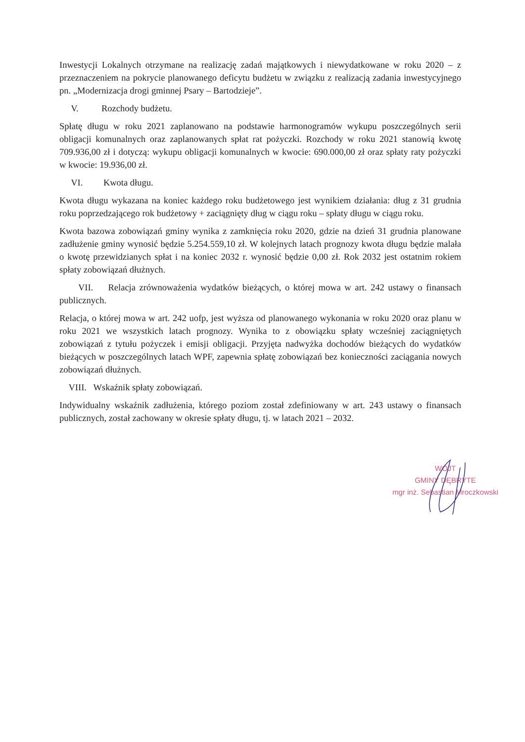Inwestycji Lokalnych otrzymane na realizację zadań majątkowych i niewydatkowane w roku 2020 – z przeznaczeniem na pokrycie planowanego deficytu budżetu w związku z realizacją zadania inwestycyjnego pn. „Modernizacja drogi gminnej Psary – Bartodzieje”.
V. Rozchody budżetu.
Spłatę długu w roku 2021 zaplanowano na podstawie harmonogramów wykupu poszczególnych serii obligacji komunalnych oraz zaplanowanych spłat rat pożyczki. Rozchody w roku 2021 stanowią kwotę 709.936,00 zł i dotyczą: wykupu obligacji komunalnych w kwocie: 690.000,00 zł oraz spłaty raty pożyczki w kwocie: 19.936,00 zł.
VI. Kwota długu.
Kwota długu wykazana na koniec każdego roku budżetowego jest wynikiem działania: dług z 31 grudnia roku poprzedzającego rok budżetowy + zaciągnięty dług w ciągu roku – spłaty długu w ciągu roku.
Kwota bazowa zobowiązań gminy wynika z zamknięcia roku 2020, gdzie na dzień 31 grudnia planowane zadłużenie gminy wynosić będzie 5.254.559,10 zł. W kolejnych latach prognozy kwota długu będzie malała o kwotę przewidzianych spłat i na koniec 2032 r. wynosić będzie 0,00 zł. Rok 2032 jest ostatnim rokiem spłaty zobowiązań dłużnych.
VII. Relacja zrównoważenia wydatków bieżących, o której mowa w art. 242 ustawy o finansach publicznych.
Relacja, o której mowa w art. 242 uofp, jest wyższa od planowanego wykonania w roku 2020 oraz planu w roku 2021 we wszystkich latach prognozy. Wynika to z obowiązku spłaty wcześniej zaciągniętych zobowiązań z tytułu pożyczek i emisji obligacji. Przyjęta nadwyżka dochodów bieżących do wydatków bieżących w poszczególnych latach WPF, zapewnia spłatę zobowiązań bez konieczności zaciągania nowych zobowiązań dłużnych.
VIII. Wskaźnik spłaty zobowiązań.
Indywidualny wskaźnik zadłużenia, którego poziom został zdefiniowany w art. 243 ustawy o finansach publicznych, został zachowany w okresie spłaty długu, tj. w latach 2021 – 2032.
WÓJT
GMINY DĘBRYTE
mgr inż. Sebastian Mroczkowski